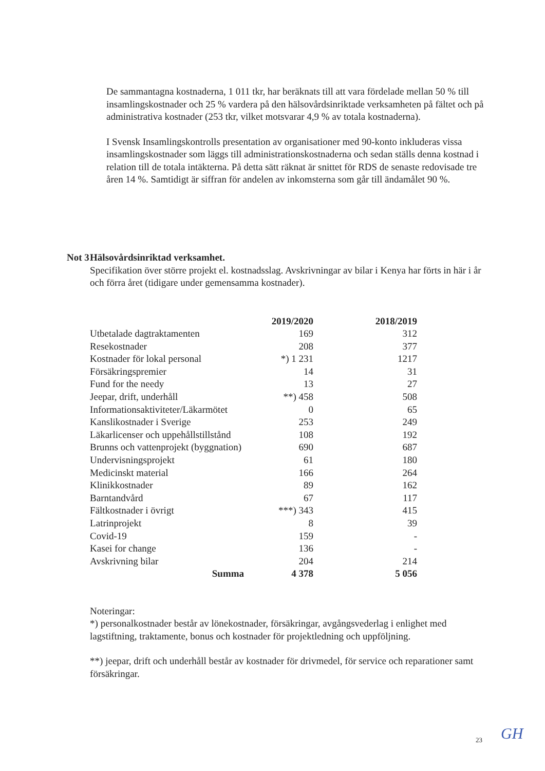De sammantagna kostnaderna, 1 011 tkr, har beräknats till att vara fördelade mellan 50 % till insamlingskostnader och 25 % vardera på den hälsovårdsinriktade verksamheten på fältet och på administrativa kostnader (253 tkr, vilket motsvarar 4,9 % av totala kostnaderna).
I Svensk Insamlingskontrolls presentation av organisationer med 90-konto inkluderas vissa insamlingskostnader som läggs till administrationskostnaderna och sedan ställs denna kostnad i relation till de totala intäkterna. På detta sätt räknat är snittet för RDS de senaste redovisade tre åren 14 %. Samtidigt är siffran för andelen av inkomsterna som går till ändamålet 90 %.
Not 3 Hälsovårdsinriktad verksamhet.
Specifikation över större projekt el. kostnadsslag. Avskrivningar av bilar i Kenya har förts in här i år och förra året (tidigare under gemensamma kostnader).
| | 2019/2020 | 2018/2019 |
| --- | --- | --- |
| Utbetalade dagtraktamenten | 169 | 312 |
| Resekostnader | 208 | 377 |
| Kostnader för lokal personal | *) 1 231 | 1217 |
| Försäkringspremier | 14 | 31 |
| Fund for the needy | 13 | 27 |
| Jeepar, drift, underhåll | **) 458 | 508 |
| Informationsaktiviteter/Läkarmötet | 0 | 65 |
| Kanslikostnader i Sverige | 253 | 249 |
| Läkarlicenser och uppehållstillstånd | 108 | 192 |
| Brunns och vattenprojekt (byggnation) | 690 | 687 |
| Undervisningsprojekt | 61 | 180 |
| Medicinskt material | 166 | 264 |
| Klinikkostnader | 89 | 162 |
| Barntandvård | 67 | 117 |
| Fältkostnader i övrigt | ***) 343 | 415 |
| Latrinprojekt | 8 | 39 |
| Covid-19 | 159 | - |
| Kasei for change | 136 | - |
| Avskrivning bilar | 204 | 214 |
| Summa | 4 378 | 5 056 |
Noteringar:
*) personalkostnader består av lönekostnader, försäkringar, avgångsvederlag i enlighet med lagstiftning, traktamente, bonus och kostnader för projektledning och uppföljning.
**) jeepar, drift och underhåll består av kostnader för drivmedel, för service och reparationer samt försäkringar.
23 GH